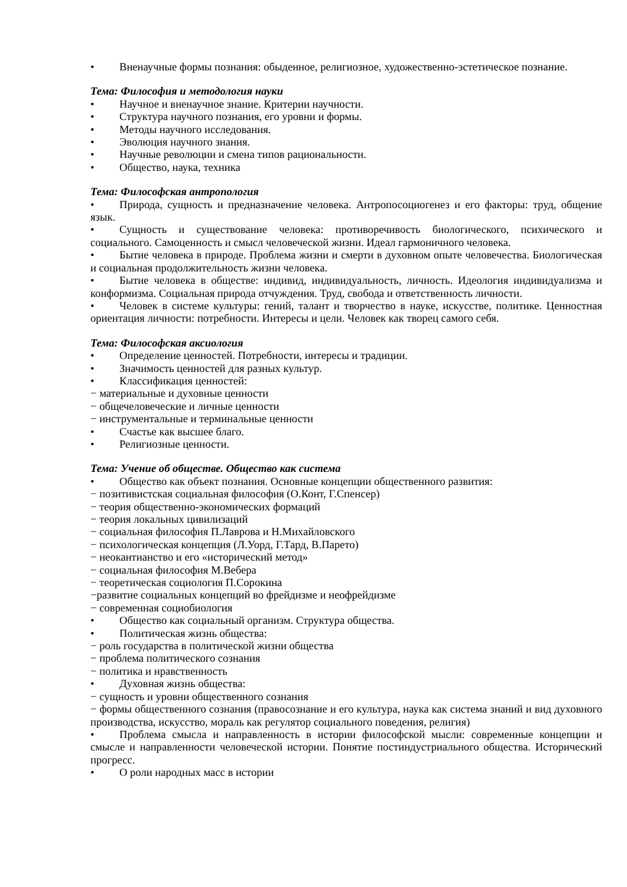• Вненаучные формы познания: обыденное, религиозное, художественно-эстетическое познание.
Тема: Философия и методология науки
• Научное и вненаучное знание. Критерии научности.
• Структура научного познания, его уровни и формы.
• Методы научного исследования.
• Эволюция научного знания.
• Научные революции и смена типов рациональности.
• Общество, наука, техника
Тема: Философская антропология
• Природа, сущность и предназначение человека. Антропосоциогенез и его факторы: труд, общение язык.
• Сущность и существование человека: противоречивость биологического, психического и социального. Самоценность и смысл человеческой жизни. Идеал гармоничного человека.
• Бытие человека в природе. Проблема жизни и смерти в духовном опыте человечества. Биологическая и социальная продолжительность жизни человека.
• Бытие человека в обществе: индивид, индивидуальность, личность. Идеология индивидуализма и конформизма. Социальная природа отчуждения. Труд, свобода и ответственность личности.
• Человек в системе культуры: гений, талант и творчество в науке, искусстве, политике. Ценностная ориентация личности: потребности. Интересы и цели. Человек как творец самого себя.
Тема: Философская аксиология
• Определение ценностей. Потребности, интересы и традиции.
• Значимость ценностей для разных культур.
• Классификация ценностей:
− материальные и духовные ценности
− общечеловеческие и личные ценности
− инструментальные и терминальные ценности
• Счастье как высшее благо.
• Религиозные ценности.
Тема: Учение об обществе. Общество как система
• Общество как объект познания. Основные концепции общественного развития:
− позитивистская социальная философия (О.Конт, Г.Спенсер)
− теория общественно-экономических формаций
− теория локальных цивилизаций
− социальная философия П.Лаврова и Н.Михайловского
− психологическая концепция (Л.Уорд, Г.Тард, В.Парето)
− неокантианство и его «исторический метод»
− социальная философия М.Вебера
− теоретическая социология П.Сорокина
−развитие социальных концепций во фрейдизме и неофрейдизме
− современная социобиология
• Общество как социальный организм. Структура общества.
• Политическая жизнь общества:
− роль государства в политической жизни общества
− проблема политического сознания
− политика и нравственность
• Духовная жизнь общества:
− сущность и уровни общественного сознания
− формы общественного сознания (правосознание и его культура, наука как система знаний и вид духовного производства, искусство, мораль как регулятор социального поведения, религия)
• Проблема смысла и направленность в истории философской мысли: современные концепции и смысле и направленности человеческой истории. Понятие постиндустриального общества. Исторический прогресс.
• О роли народных масс в истории